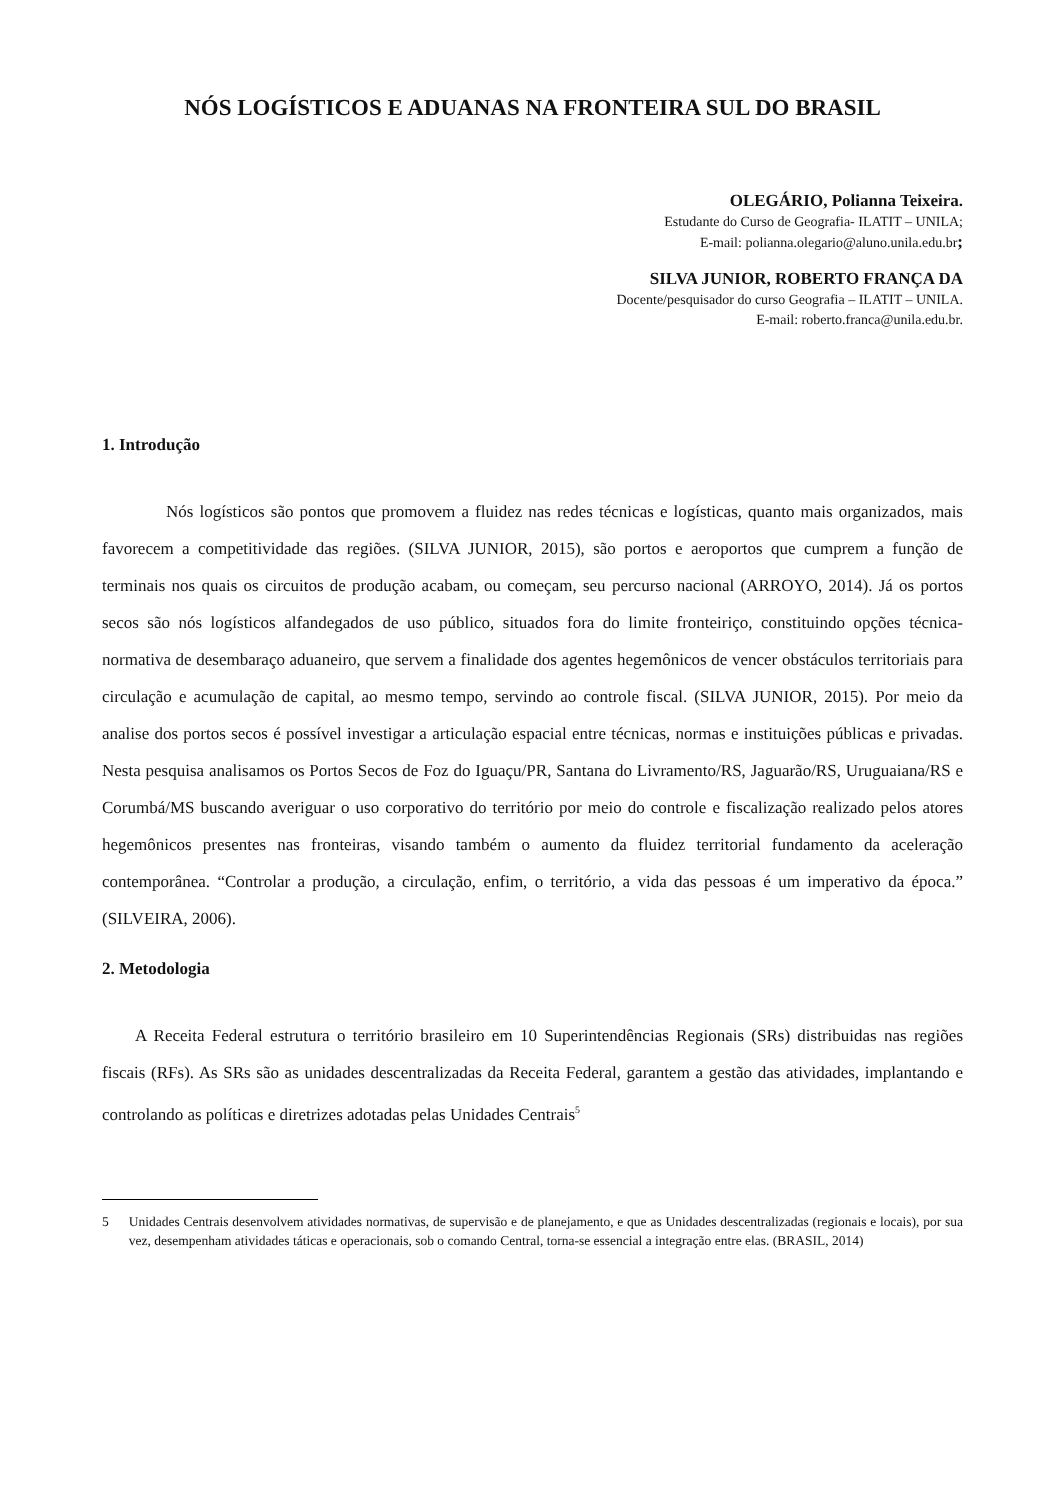NÓS LOGÍSTICOS E ADUANAS NA FRONTEIRA SUL DO BRASIL
OLEGÁRIO, Polianna Teixeira.
Estudante do Curso de Geografia- ILATIT – UNILA;
E-mail: polianna.olegario@aluno.unila.edu.br;
SILVA JUNIOR, ROBERTO FRANÇA DA
Docente/pesquisador do curso Geografia – ILATIT – UNILA.
E-mail: roberto.franca@unila.edu.br.
1. Introdução
Nós logísticos são pontos que promovem a fluidez nas redes técnicas e logísticas, quanto mais organizados, mais favorecem a competitividade das regiões. (SILVA JUNIOR, 2015), são portos e aeroportos que cumprem a função de terminais nos quais os circuitos de produção acabam, ou começam, seu percurso nacional (ARROYO, 2014). Já os portos secos são nós logísticos alfandegados de uso público, situados fora do limite fronteiriço, constituindo opções técnica-normativa de desembaraço aduaneiro, que servem a finalidade dos agentes hegemônicos de vencer obstáculos territoriais para circulação e acumulação de capital, ao mesmo tempo, servindo ao controle fiscal. (SILVA JUNIOR, 2015). Por meio da analise dos portos secos é possível investigar a articulação espacial entre técnicas, normas e instituições públicas e privadas. Nesta pesquisa analisamos os Portos Secos de Foz do Iguaçu/PR, Santana do Livramento/RS, Jaguarão/RS, Uruguaiana/RS e Corumbá/MS buscando averiguar o uso corporativo do território por meio do controle e fiscalização realizado pelos atores hegemônicos presentes nas fronteiras, visando também o aumento da fluidez territorial fundamento da aceleração contemporânea. “Controlar a produção, a circulação, enfim, o território, a vida das pessoas é um imperativo da época.” (SILVEIRA, 2006).
2. Metodologia
A Receita Federal estrutura o território brasileiro em 10 Superintendências Regionais (SRs) distribuidas nas regiões fiscais (RFs). As SRs são as unidades descentralizadas da Receita Federal, garantem a gestão das atividades, implantando e controlando as políticas e diretrizes adotadas pelas Unidades Centrais<sup>5</sup>
5 Unidades Centrais desenvolvem atividades normativas, de supervisão e de planejamento, e que as Unidades descentralizadas (regionais e locais), por sua vez, desempenham atividades táticas e operacionais, sob o comando Central, torna-se essencial a integração entre elas. (BRASIL, 2014)